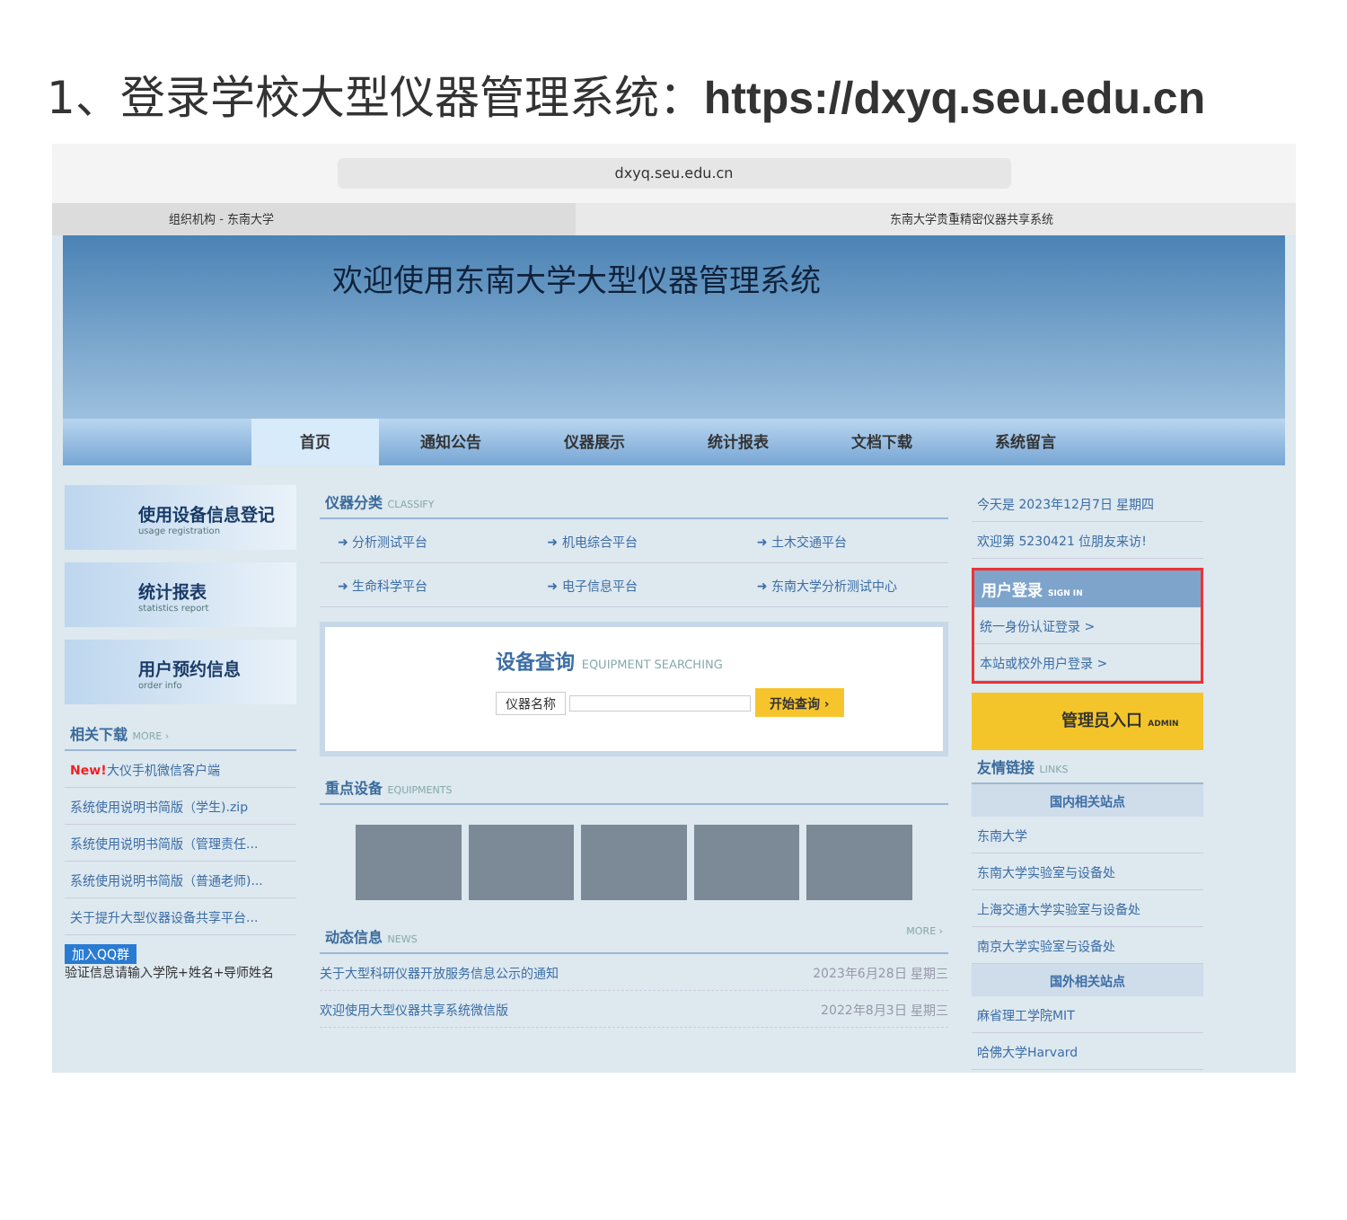1、登录学校大型仪器管理系统：https://dxyq.seu.edu.cn
dxyq.seu.edu.cn
组织机构 - 东南大学 东南大学贵重精密仪器共享系统
欢迎使用东南大学大型仪器管理系统
首页 通知公告 仪器展示 统计报表 文档下载 系统留言
使用设备信息登记
usage registration
统计报表
statistics report
用户预约信息
order info
相关下载 MORE ›
New!大仪手机微信客户端
系统使用说明书简版（学生).zip
系统使用说明书简版（管理责任...
系统使用说明书简版（普通老师)...
关于提升大型仪器设备共享平台...
加入QQ群
验证信息请输入学院+姓名+导师姓名
仪器分类 CLASSIFY
➜ 分析测试平台
➜ 机电综合平台
➜ 土木交通平台
➜ 生命科学平台
➜ 电子信息平台
➜ 东南大学分析测试中心
设备查询 EQUIPMENT SEARCHING
仪器名称 开始查询 ›
重点设备 EQUIPMENTS
动态信息 NEWS MORE ›
关于大型科研仪器开放服务信息公示的通知 2023年6月28日 星期三
欢迎使用大型仪器共享系统微信版 2022年8月3日 星期三
今天是 2023年12月7日 星期四
欢迎第 5230421 位朋友来访!
用户登录 SIGN IN
统一身份认证登录 >
本站或校外用户登录 >
管理员入口 ADMIN
友情链接 LINKS
国内相关站点
东南大学
东南大学实验室与设备处
上海交通大学实验室与设备处
南京大学实验室与设备处
国外相关站点
麻省理工学院MIT
哈佛大学Harvard